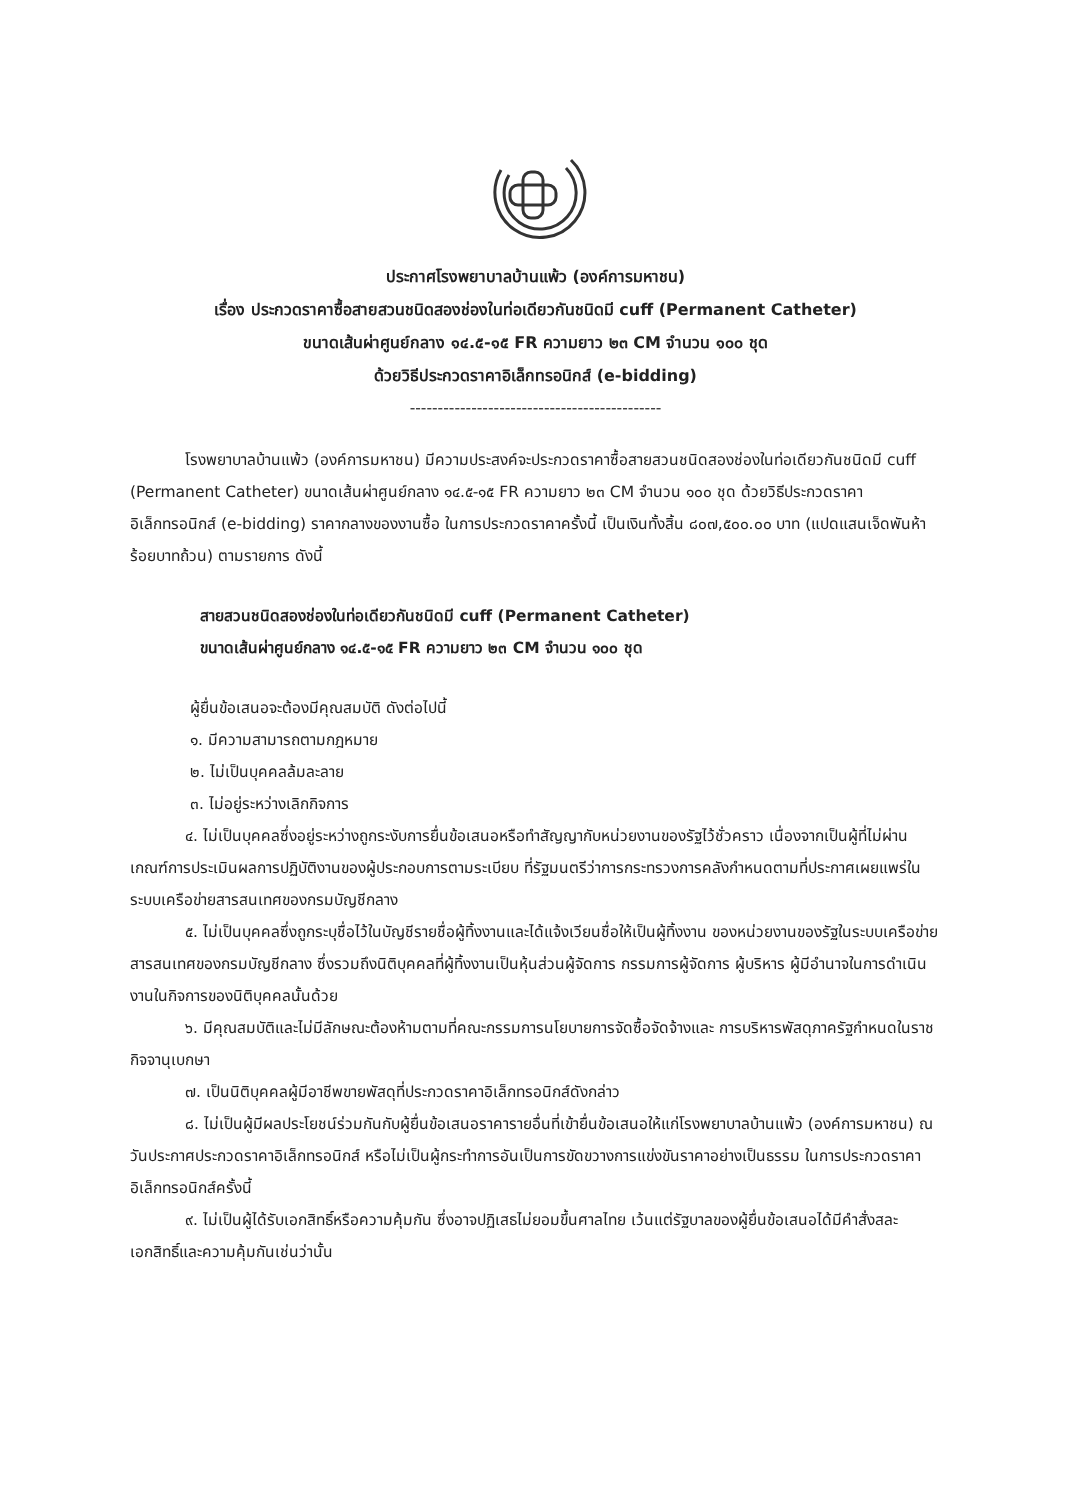ประกาศโรงพยาบาลบ้านแพ้ว (องค์การมหาชน)
เรื่อง ประกวดราคาซื้อสายสวนชนิดสองช่องในท่อเดียวกันชนิดมี cuff (Permanent Catheter)
ขนาดเส้นผ่าศูนย์กลาง ๑๔.๕-๑๕ FR ความยาว ๒๓ CM จำนวน ๑๐๐ ชุด
ด้วยวิธีประกวดราคาอิเล็กทรอนิกส์ (e-bidding)
---------------------------------------------
โรงพยาบาลบ้านแพ้ว (องค์การมหาชน) มีความประสงค์จะประกวดราคาซื้อสายสวนชนิดสองช่องในท่อเดียวกันชนิดมี cuff (Permanent Catheter) ขนาดเส้นผ่าศูนย์กลาง ๑๔.๕-๑๕ FR ความยาว ๒๓ CM จำนวน ๑๐๐ ชุด ด้วยวิธีประกวดราคาอิเล็กทรอนิกส์ (e-bidding) ราคากลางของงานซื้อ ในการประกวดราคาครั้งนี้ เป็นเงินทั้งสิ้น ๘๐๗,๕๐๐.๐๐ บาท (แปดแสนเจ็ดพันห้าร้อยบาทถ้วน) ตามรายการ ดังนี้
สายสวนชนิดสองช่องในท่อเดียวกันชนิดมี cuff (Permanent Catheter)
ขนาดเส้นผ่าศูนย์กลาง ๑๔.๕-๑๕ FR ความยาว ๒๓ CM จำนวน ๑๐๐ ชุด
ผู้ยื่นข้อเสนอจะต้องมีคุณสมบัติ ดังต่อไปนี้
๑. มีความสามารถตามกฎหมาย
๒. ไม่เป็นบุคคลล้มละลาย
๓. ไม่อยู่ระหว่างเลิกกิจการ
๔. ไม่เป็นบุคคลซึ่งอยู่ระหว่างถูกระงับการยื่นข้อเสนอหรือทำสัญญากับหน่วยงานของรัฐไว้ชั่วคราว เนื่องจากเป็นผู้ที่ไม่ผ่านเกณฑ์การประเมินผลการปฏิบัติงานของผู้ประกอบการตามระเบียบ ที่รัฐมนตรีว่าการกระทรวงการคลังกำหนดตามที่ประกาศเผยแพร่ในระบบเครือข่ายสารสนเทศของกรมบัญชีกลาง
๕. ไม่เป็นบุคคลซึ่งถูกระบุชื่อไว้ในบัญชีรายชื่อผู้ทิ้งงานและได้แจ้งเวียนชื่อให้เป็นผู้ทิ้งงาน ของหน่วยงานของรัฐในระบบเครือข่ายสารสนเทศของกรมบัญชีกลาง ซึ่งรวมถึงนิติบุคคลที่ผู้ทิ้งงานเป็นหุ้นส่วนผู้จัดการ กรรมการผู้จัดการ ผู้บริหาร ผู้มีอำนาจในการดำเนินงานในกิจการของนิติบุคคลนั้นด้วย
๖. มีคุณสมบัติและไม่มีลักษณะต้องห้ามตามที่คณะกรรมการนโยบายการจัดซื้อจัดจ้างและ การบริหารพัสดุภาครัฐกำหนดในราชกิจจานุเบกษา
๗. เป็นนิติบุคคลผู้มีอาชีพขายพัสดุที่ประกวดราคาอิเล็กทรอนิกส์ดังกล่าว
๘. ไม่เป็นผู้มีผลประโยชน์ร่วมกันกับผู้ยื่นข้อเสนอราคารายอื่นที่เข้ายื่นข้อเสนอให้แก่โรงพยาบาลบ้านแพ้ว (องค์การมหาชน) ณ วันประกาศประกวดราคาอิเล็กทรอนิกส์ หรือไม่เป็นผู้กระทำการอันเป็นการขัดขวางการแข่งขันราคาอย่างเป็นธรรม ในการประกวดราคาอิเล็กทรอนิกส์ครั้งนี้
๙. ไม่เป็นผู้ได้รับเอกสิทธิ์หรือความคุ้มกัน ซึ่งอาจปฏิเสธไม่ยอมขึ้นศาลไทย เว้นแต่รัฐบาลของผู้ยื่นข้อเสนอได้มีคำสั่งสละเอกสิทธิ์และความคุ้มกันเช่นว่านั้น